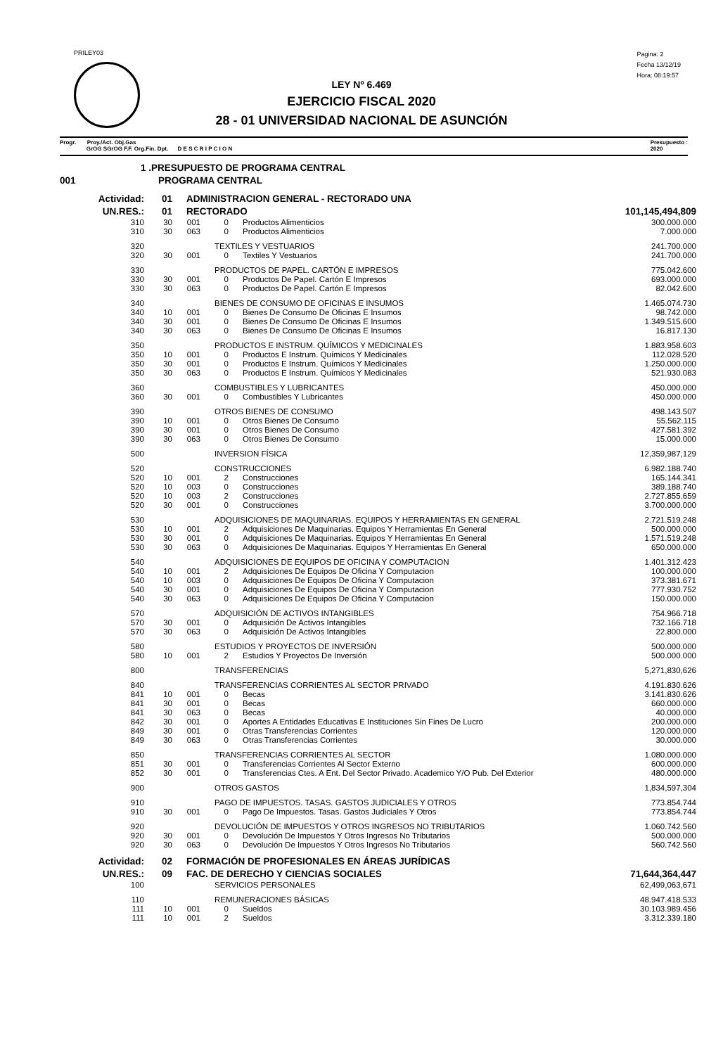PRILEY03
Pagina: 2
Fecha 13/12/19
Hora: 08:19:57
LEY Nº 6.469
EJERCICIO FISCAL 2020
28 - 01 UNIVERSIDAD NACIONAL DE ASUNCIÓN
Progr. Proy./Act. Obj.Gas
GrOG SGrOG F.F. Org.Fin. Dpt. D E S C R I P C I O N
Presupuesto :
2020
| 1 .PRESUPUESTO DE PROGRAMA CENTRAL | | | | | | |
| 001 | PROGRAMA CENTRAL | | | | | |
| Actividad: | 01 | ADMINISTRACION GENERAL - RECTORADO UNA | | | | |
| UN.RES.: | 01 | RECTORADO | | | | 101,145,494,809 |
| 310 | 30 | 001 | 0 | | Productos Alimenticios | 300.000.000 |
| 310 | 30 | 063 | 0 | | Productos Alimenticios | 7.000.000 |
| 320 | TEXTILES Y VESTUARIOS | | | | | 241.700.000 |
| 320 | 30 | 001 | 0 | | Textiles Y Vestuarios | 241.700.000 |
| 330 | PRODUCTOS DE PAPEL. CARTÓN E IMPRESOS | | | | | 775.042.600 |
| 330 | 30 | 001 | 0 | | Productos De Papel. Cartón E Impresos | 693.000.000 |
| 330 | 30 | 063 | 0 | | Productos De Papel. Cartón E Impresos | 82.042.600 |
| 340 | BIENES DE CONSUMO DE OFICINAS E INSUMOS | | | | | 1.465.074.730 |
| 340 | 10 | 001 | 0 | | Bienes De Consumo De Oficinas E Insumos | 98.742.000 |
| 340 | 30 | 001 | 0 | | Bienes De Consumo De Oficinas E Insumos | 1.349.515.600 |
| 340 | 30 | 063 | 0 | | Bienes De Consumo De Oficinas E Insumos | 16.817.130 |
| 350 | PRODUCTOS E INSTRUM. QUÍMICOS Y MEDICINALES | | | | | 1.883.958.603 |
| 350 | 10 | 001 | 0 | | Productos E Instrum. Químicos Y Medicinales | 112.028.520 |
| 350 | 30 | 001 | 0 | | Productos E Instrum. Químicos Y Medicinales | 1.250.000.000 |
| 350 | 30 | 063 | 0 | | Productos E Instrum. Químicos Y Medicinales | 521.930.083 |
| 360 | COMBUSTIBLES Y LUBRICANTES | | | | | 450.000.000 |
| 360 | 30 | 001 | 0 | | Combustibles Y Lubricantes | 450.000.000 |
| 390 | OTROS BIENES DE CONSUMO | | | | | 498.143.507 |
| 390 | 10 | 001 | 0 | | Otros Bienes De Consumo | 55.562.115 |
| 390 | 30 | 001 | 0 | | Otros Bienes De Consumo | 427.581.392 |
| 390 | 30 | 063 | 0 | | Otros Bienes De Consumo | 15.000.000 |
| 500 | INVERSION FÍSICA | | | | | 12,359,987,129 |
| 520 | CONSTRUCCIONES | | | | | 6.982.188.740 |
| 520 | 10 | 001 | 2 | | Construcciones | 165.144.341 |
| 520 | 10 | 003 | 0 | | Construcciones | 389.188.740 |
| 520 | 10 | 003 | 2 | | Construcciones | 2.727.855.659 |
| 520 | 30 | 001 | 0 | | Construcciones | 3.700.000.000 |
| 530 | ADQUISICIONES DE MAQUINARIAS. EQUIPOS Y HERRAMIENTAS EN GENERAL | | | | | 2.721.519.248 |
| 530 | 10 | 001 | 2 | | Adquisiciones De Maquinarias. Equipos Y Herramientas En General | 500.000.000 |
| 530 | 30 | 001 | 0 | | Adquisiciones De Maquinarias. Equipos Y Herramientas En General | 1.571.519.248 |
| 530 | 30 | 063 | 0 | | Adquisiciones De Maquinarias. Equipos Y Herramientas En General | 650.000.000 |
| 540 | ADQUISICIONES DE EQUIPOS DE OFICINA Y COMPUTACION | | | | | 1.401.312.423 |
| 540 | 10 | 001 | 2 | | Adquisiciones De Equipos De Oficina Y Computacion | 100.000.000 |
| 540 | 10 | 003 | 0 | | Adquisiciones De Equipos De Oficina Y Computacion | 373.381.671 |
| 540 | 30 | 001 | 0 | | Adquisiciones De Equipos De Oficina Y Computacion | 777.930.752 |
| 540 | 30 | 063 | 0 | | Adquisiciones De Equipos De Oficina Y Computacion | 150.000.000 |
| 570 | ADQUISICIÓN DE ACTIVOS INTANGIBLES | | | | | 754.966.718 |
| 570 | 30 | 001 | 0 | | Adquisición De Activos Intangibles | 732.166.718 |
| 570 | 30 | 063 | 0 | | Adquisición De Activos Intangibles | 22.800.000 |
| 580 | ESTUDIOS Y PROYECTOS DE INVERSIÓN | | | | | 500.000.000 |
| 580 | 10 | 001 | 2 | | Estudios Y Proyectos De Inversión | 500.000.000 |
| 800 | TRANSFERENCIAS | | | | | 5,271,830,626 |
| 840 | TRANSFERENCIAS CORRIENTES AL SECTOR PRIVADO | | | | | 4.191.830.626 |
| 841 | 10 | 001 | 0 | | Becas | 3.141.830.626 |
| 841 | 30 | 001 | 0 | | Becas | 660.000.000 |
| 841 | 30 | 063 | 0 | | Becas | 40.000.000 |
| 842 | 30 | 001 | 0 | | Aportes A Entidades Educativas E Instituciones Sin Fines De Lucro | 200.000.000 |
| 849 | 30 | 001 | 0 | | Otras Transferencias Corrientes | 120.000.000 |
| 849 | 30 | 063 | 0 | | Otras Transferencias Corrientes | 30.000.000 |
| 850 | TRANSFERENCIAS CORRIENTES AL SECTOR | | | | | 1.080.000.000 |
| 851 | 30 | 001 | 0 | | Transferencias Corrientes Al Sector Externo | 600.000.000 |
| 852 | 30 | 001 | 0 | | Transferencias Ctes. A Ent. Del Sector Privado. Academico Y/O Pub. Del Exterior | 480.000.000 |
| 900 | OTROS GASTOS | | | | | 1,834,597,304 |
| 910 | PAGO DE IMPUESTOS. TASAS. GASTOS JUDICIALES Y OTROS | | | | | 773.854.744 |
| 910 | 30 | 001 | 0 | | Pago De Impuestos. Tasas. Gastos Judiciales Y Otros | 773.854.744 |
| 920 | DEVOLUCIÓN DE IMPUESTOS Y OTROS INGRESOS NO TRIBUTARIOS | | | | | 1.060.742.560 |
| 920 | 30 | 001 | 0 | | Devolución De Impuestos Y Otros Ingresos No Tributarios | 500.000.000 |
| 920 | 30 | 063 | 0 | | Devolución De Impuestos Y Otros Ingresos No Tributarios | 560.742.560 |
| Actividad: | 02 | FORMACIÓN DE PROFESIONALES EN ÁREAS JURÍDICAS | | | | |
| UN.RES.: | 09 | FAC. DE DERECHO Y CIENCIAS SOCIALES | | | | 71,644,364,447 |
| 100 | SERVICIOS PERSONALES | | | | | 62,499,063,671 |
| 110 | REMUNERACIONES BÁSICAS | | | | | 48.947.418.533 |
| 111 | 10 | 001 | 0 | | Sueldos | 30.103.989.456 |
| 111 | 10 | 001 | 2 | | Sueldos | 3.312.339.180 |